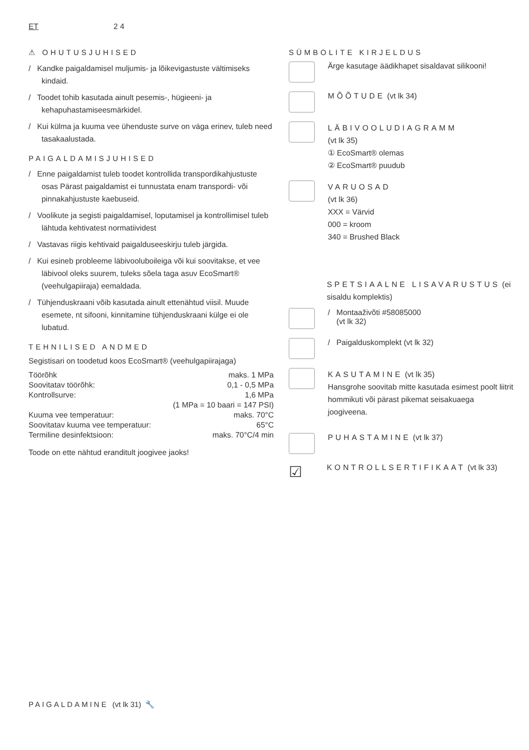ET 2 4
⚠ OHUTUSJUHISED
/ Kandke paigaldamisel muljumis- ja lõikevigastuste vältimiseks kindaid.
/ Toodet tohib kasutada ainult pesemis-, hügieeni- ja kehapuhastamiseesmärkidel.
/ Kui külma ja kuuma vee ühenduste surve on väga erinev, tuleb need tasakaalustada.
PAIGALDAMISJUHISED
/ Enne paigaldamist tuleb toodet kontrollida transpordikahjustuste osas Pärast paigaldamist ei tunnustata enam transpordi- või pinnakahjustuste kaebuseid.
/ Voolikute ja segisti paigaldamisel, loputamisel ja kontrollimisel tuleb lähtuda kehtivatest normatiividest
/ Vastavas riigis kehtivaid paigalduseeskirju tuleb järgida.
/ Kui esineb probleeme läbivooluboileiga või kui soovitakse, et vee läbivool oleks suurem, tuleks sõela taga asuv EcoSmart® (veehulgapiiraja) eemaldada.
/ Tühjenduskraani võib kasutada ainult ettenähtud viisil. Muude esemete, nt sifooni, kinnitamine tühjenduskraani külge ei ole lubatud.
TEHNILISED ANDMED
Segistisari on toodetud koos EcoSmart® (veehulgapiirajaga)
| Töörõhk | maks. 1 MPa |
| Soovitatav töörõhk: | 0,1 - 0,5 MPa |
| Kontrollsurve: | 1,6 MPa |
| | (1 MPa = 10 baari = 147 PSI) |
| Kuuma vee temperatuur: | maks. 70°C |
| Soovitatav kuuma vee temperatuur: | 65°C |
| Termiline desinfektsioon: | maks. 70°C/4 min |
Toode on ette nähtud eranditult joogivee jaoks!
SÜMBOLITE KIRJELDUS
Ärge kasutage äädikhapet sisaldavat silikooni!
MÕÕTUDE (vt lk 34)
LÄBIVOOLUDIAGRAMM
(vt lk 35)
① EcoSmart® olemas
② EcoSmart® puudub
VARUOSAD
(vt lk 36)
XXX = Värvid
000 = kroom
340 = Brushed Black
SPETSIAALNE LISAVARUSTUS (ei sisaldu komplektis)
/ Montaaživõti #58085000
(vt lk 32)
/ Paigalduskomplekt (vt lk 32)
KASUTAMINE (vt lk 35)
Hansgrohe soovitab mitte kasutada esimest poolt liitrit hommikuti või pärast pikemat seisakuaega joogiveena.
PUHASTAMINE (vt lk 37)
☑
KONTROLLSERTIFIKAAT (vt lk 33)
PAIGALDAMINE (vt lk 31) 🔧